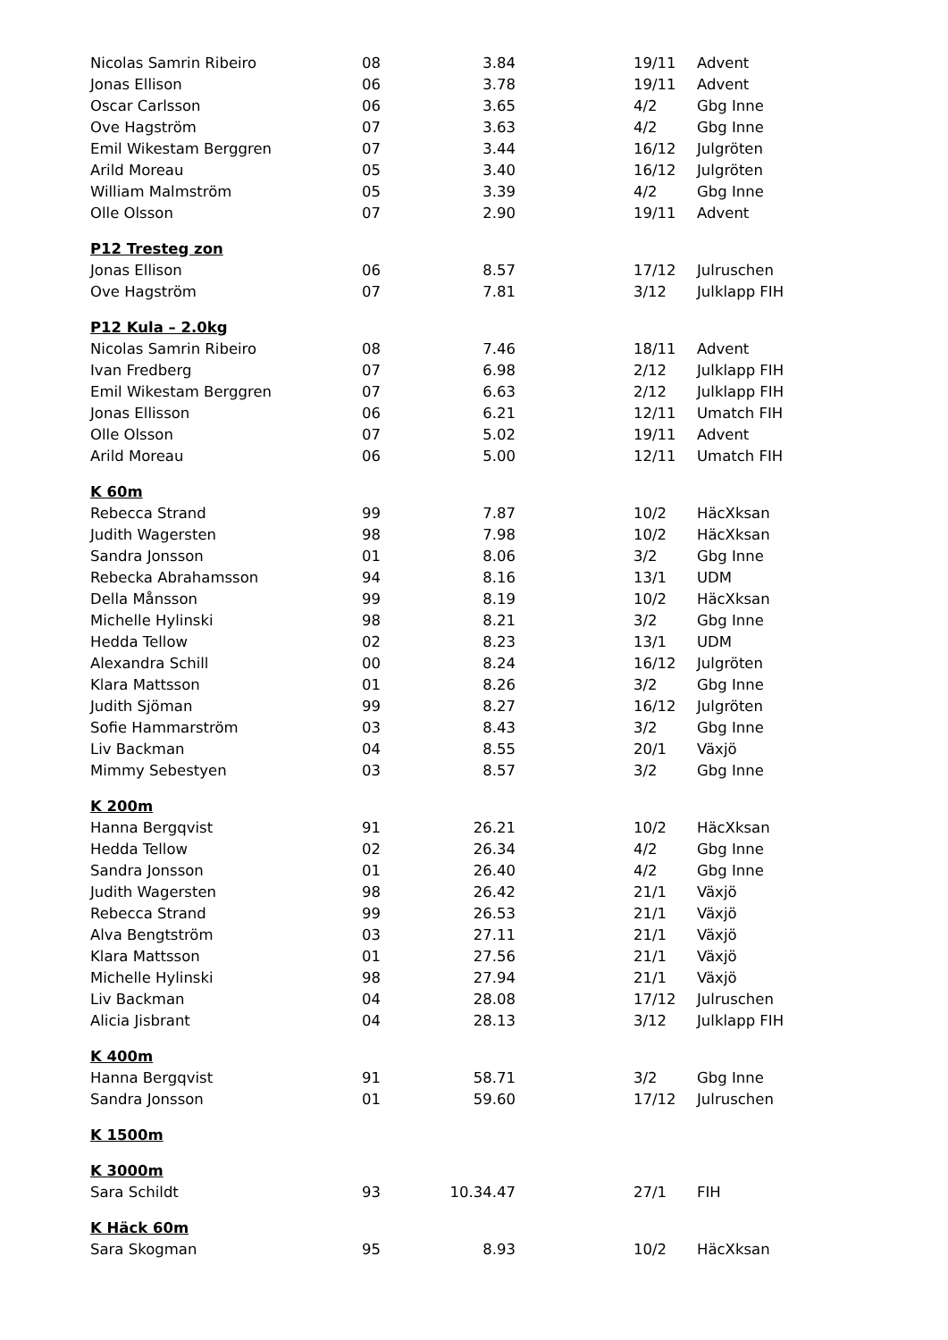| Nicolas Samrin Ribeiro | 08 | 3.84 | | 19/11 | Advent |
| Jonas Ellison | 06 | 3.78 | | 19/11 | Advent |
| Oscar Carlsson | 06 | 3.65 | | 4/2 | Gbg Inne |
| Ove Hagström | 07 | 3.63 | | 4/2 | Gbg Inne |
| Emil Wikestam Berggren | 07 | 3.44 | | 16/12 | Julgröten |
| Arild Moreau | 05 | 3.40 | | 16/12 | Julgröten |
| William Malmström | 05 | 3.39 | | 4/2 | Gbg Inne |
| Olle Olsson | 07 | 2.90 | | 19/11 | Advent |
| P12 Tresteg zon | | | | | |
| Jonas Ellison | 06 | 8.57 | | 17/12 | Julruschen |
| Ove Hagström | 07 | 7.81 | | 3/12 | Julklapp FIH |
| P12 Kula – 2.0kg | | | | | |
| Nicolas Samrin Ribeiro | 08 | 7.46 | | 18/11 | Advent |
| Ivan Fredberg | 07 | 6.98 | | 2/12 | Julklapp FIH |
| Emil Wikestam Berggren | 07 | 6.63 | | 2/12 | Julklapp FIH |
| Jonas Ellisson | 06 | 6.21 | | 12/11 | Umatch FIH |
| Olle Olsson | 07 | 5.02 | | 19/11 | Advent |
| Arild Moreau | 06 | 5.00 | | 12/11 | Umatch FIH |
| K 60m | | | | | |
| Rebecca Strand | 99 | 7.87 | | 10/2 | HäcXksan |
| Judith Wagersten | 98 | 7.98 | | 10/2 | HäcXksan |
| Sandra Jonsson | 01 | 8.06 | | 3/2 | Gbg Inne |
| Rebecka Abrahamsson | 94 | 8.16 | | 13/1 | UDM |
| Della Månsson | 99 | 8.19 | | 10/2 | HäcXksan |
| Michelle Hylinski | 98 | 8.21 | | 3/2 | Gbg Inne |
| Hedda Tellow | 02 | 8.23 | | 13/1 | UDM |
| Alexandra Schill | 00 | 8.24 | | 16/12 | Julgröten |
| Klara Mattsson | 01 | 8.26 | | 3/2 | Gbg Inne |
| Judith Sjöman | 99 | 8.27 | | 16/12 | Julgröten |
| Sofie Hammarström | 03 | 8.43 | | 3/2 | Gbg Inne |
| Liv Backman | 04 | 8.55 | | 20/1 | Växjö |
| Mimmy Sebestyen | 03 | 8.57 | | 3/2 | Gbg Inne |
| K 200m | | | | | |
| Hanna Bergqvist | 91 | 26.21 | | 10/2 | HäcXksan |
| Hedda Tellow | 02 | 26.34 | | 4/2 | Gbg Inne |
| Sandra Jonsson | 01 | 26.40 | | 4/2 | Gbg Inne |
| Judith Wagersten | 98 | 26.42 | | 21/1 | Växjö |
| Rebecca Strand | 99 | 26.53 | | 21/1 | Växjö |
| Alva Bengtström | 03 | 27.11 | | 21/1 | Växjö |
| Klara Mattsson | 01 | 27.56 | | 21/1 | Växjö |
| Michelle Hylinski | 98 | 27.94 | | 21/1 | Växjö |
| Liv Backman | 04 | 28.08 | | 17/12 | Julruschen |
| Alicia Jisbrant | 04 | 28.13 | | 3/12 | Julklapp FIH |
| K 400m | | | | | |
| Hanna Bergqvist | 91 | 58.71 | | 3/2 | Gbg Inne |
| Sandra Jonsson | 01 | 59.60 | | 17/12 | Julruschen |
| K 1500m | | | | | |
| K 3000m | | | | | |
| Sara Schildt | 93 | 10.34.47 | | 27/1 | FIH |
| K Häck 60m | | | | | |
| Sara Skogman | 95 | 8.93 | | 10/2 | HäcXksan |